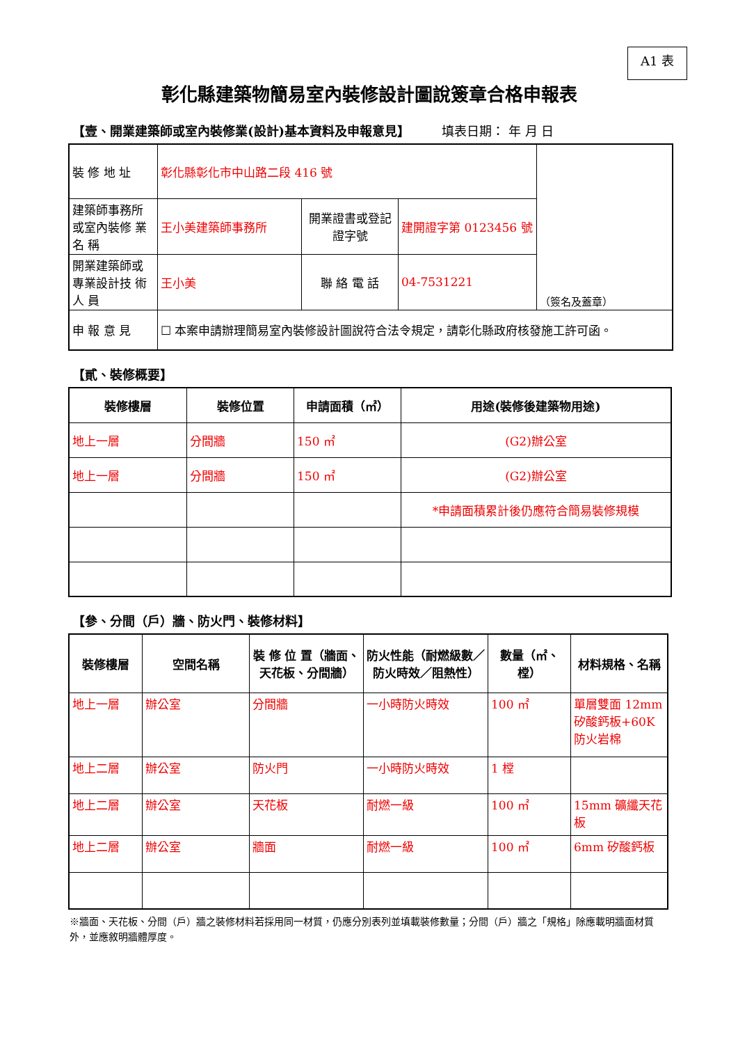A1 表
彰化縣建築物簡易室內裝修設計圖說簽章合格申報表
【壹、開業建築師或室內裝修業(設計)基本資料及申報意見】 填表日期： 年 月 日
| 裝 修 地 址 | 彰化縣彰化市中山路二段 416 號 | | | （簽名及蓋章） |
| 建築師事務所或室內裝修 業 名 稱 | 王小美建築師事務所 | 開業證書或登記證字號 | 建開證字第 0123456 號 | |
| 開業建築師或專業設計技 術 人 員 | 王小美 | 聯 絡 電 話 | 04-7531221 | |
| 申 報 意 見 | ☐ 本案申請辦理簡易室內裝修設計圖說符合法令規定，請彰化縣政府核發施工許可函。 | | | |
【貳、裝修概要】
| 裝修樓層 | 裝修位置 | 申請面積（㎡） | 用途(裝修後建築物用途) |
| --- | --- | --- | --- |
| 地上一層 | 分間牆 | 150 ㎡ | (G2)辦公室 |
| 地上一層 | 分間牆 | 150 ㎡ | (G2)辦公室 |
| | | | *申請面積累計後仍應符合簡易裝修規模 |
【參、分間（戶）牆、防火門、裝修材料】
| 裝修樓層 | 空間名稱 | 裝 修 位 置（牆面、天花板、分間牆） | 防火性能（耐燃級數／防火時效／阻熱性） | 數量（㎡、樘） | 材料規格、名稱 |
| --- | --- | --- | --- | --- | --- |
| 地上一層 | 辦公室 | 分間牆 | 一小時防火時效 | 100 ㎡ | 單層雙面 12mm 矽酸鈣板+60K 防火岩棉 |
| 地上二層 | 辦公室 | 防火門 | 一小時防火時效 | 1 樘 | |
| 地上二層 | 辦公室 | 天花板 | 耐燃一級 | 100 ㎡ | 15mm 礦纖天花板 |
| 地上二層 | 辦公室 | 牆面 | 耐燃一級 | 100 ㎡ | 6mm 矽酸鈣板 |
※牆面、天花板、分間（戶）牆之裝修材料若採用同一材質，仍應分別表列並填載裝修數量；分間（戶）牆之「規格」除應載明牆面材質外，並應敘明牆體厚度。